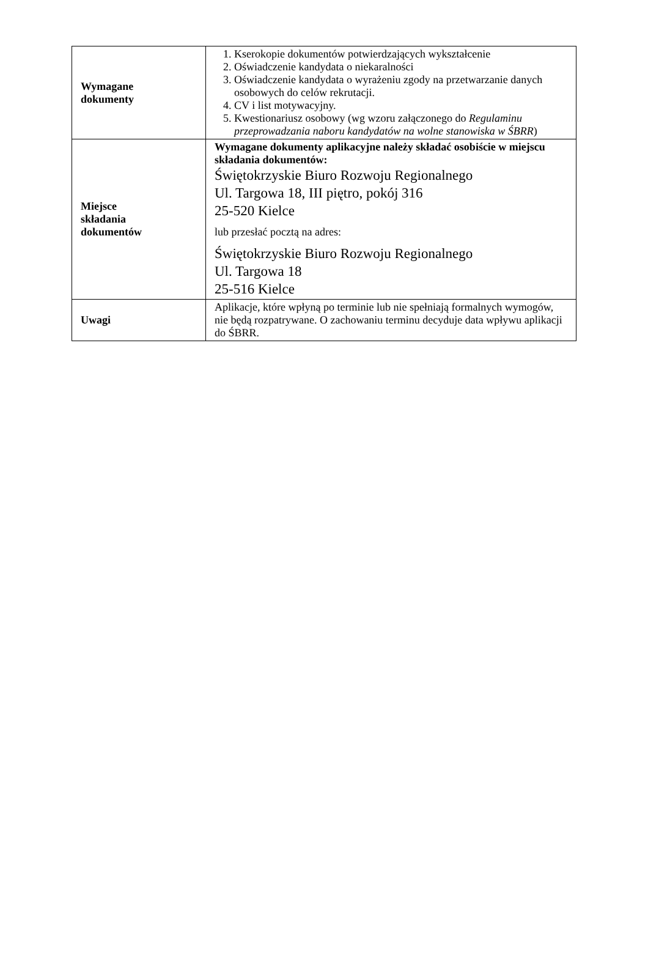| Wymagane dokumenty | 1. Kserokopie dokumentów potwierdzających wykształcenie 2. Oświadczenie kandydata o niekaralności 3. Oświadczenie kandydata o wyrażeniu zgody na przetwarzanie danych osobowych do celów rekrutacji. 4. CV i list motywacyjny. 5. Kwestionariusz osobowy (wg wzoru załączonego do Regulaminu przeprowadzania naboru kandydatów na wolne stanowiska w ŚBRR ) |
| Miejsce składania dokumentów | Wymagane dokumenty aplikacyjne należy składać osobiście w miejscu składania dokumentów: Świętokrzyskie Biuro Rozwoju Regionalnego Ul. Targowa 18, III piętro, pokój 316 25-520 Kielce lub przesłać pocztą na adres: Świętokrzyskie Biuro Rozwoju Regionalnego Ul. Targowa 18 25-516 Kielce |
| Uwagi | Aplikacje, które wpłyną po terminie lub nie spełniają formalnych wymogów, nie będą rozpatrywane. O zachowaniu terminu decyduje data wpływu aplikacji do ŚBRR. |